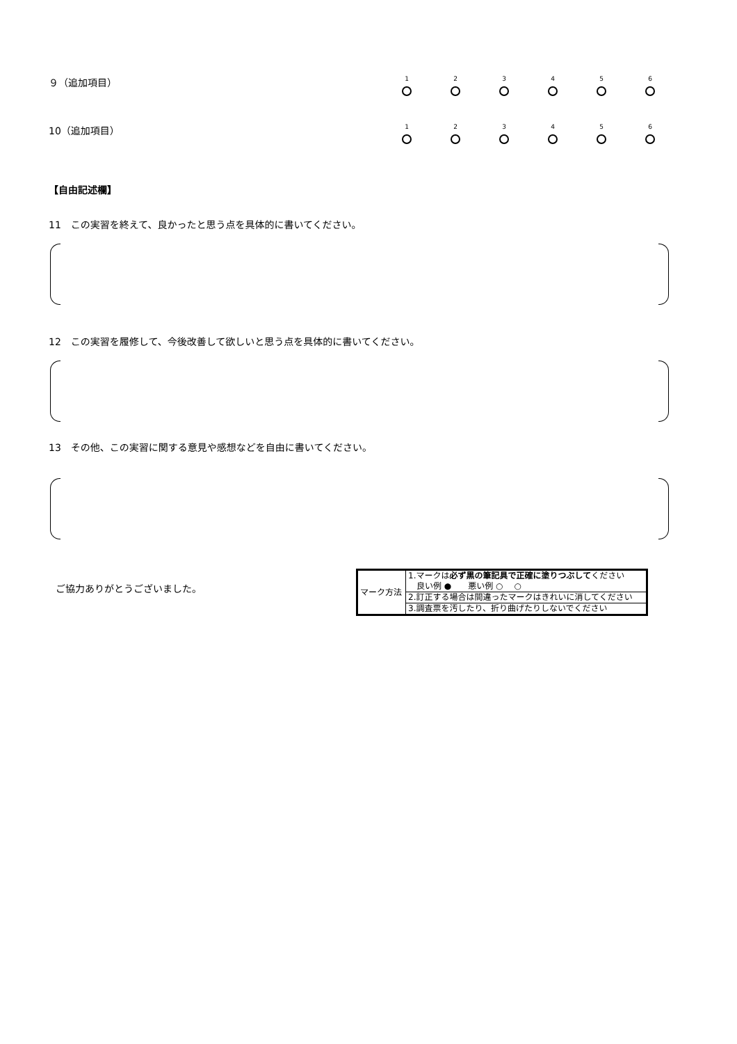９（追加項目）
1 2 3 4 5 6
10（追加項目）
1 2 3 4 5 6
【自由記述欄】
11　この実習を終えて、良かったと思う点を具体的に書いてください。
12　この実習を履修して、今後改善して欲しいと思う点を具体的に書いてください。
13　その他、この実習に関する意見や感想などを自由に書いてください。
ご協力ありがとうございました。
| マーク方法 | 1.マークは 必ず黒の筆記具で正確に塗りつぶして ください 良い例 ● 悪い例 ○ ○ |
| | 2.訂正する場合は間違ったマークはきれいに消してください |
| | 3.調査票を汚したり、折り曲げたりしないでください |